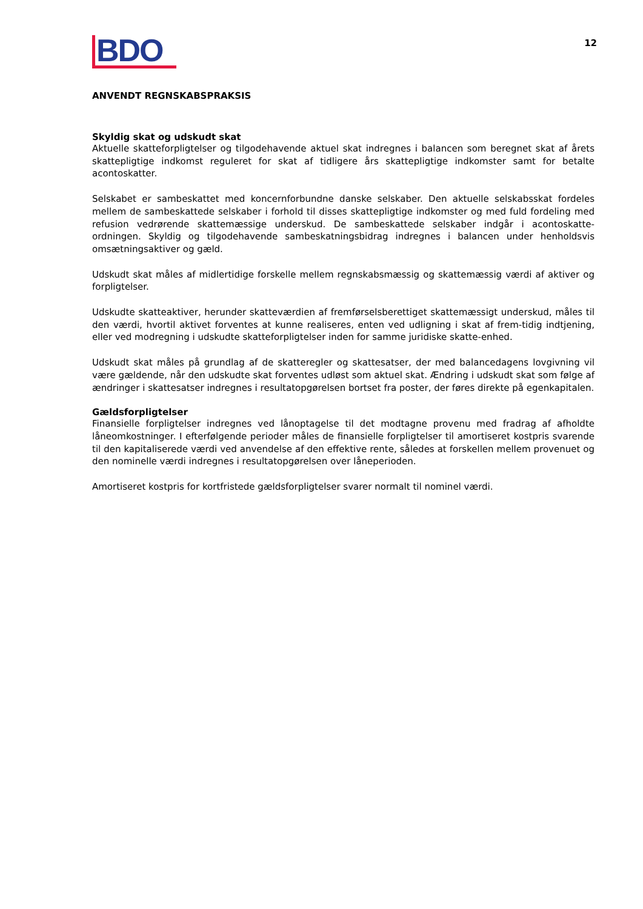12
BDO
ANVENDT REGNSKABSPRAKSIS
Skyldig skat og udskudt skat
Aktuelle skatteforpligtelser og tilgodehavende aktuel skat indregnes i balancen som beregnet skat af årets skattepligtige indkomst reguleret for skat af tidligere års skattepligtige indkomster samt for betalte acontoskatter.
Selskabet er sambeskattet med koncernforbundne danske selskaber. Den aktuelle selskabsskat fordeles mellem de sambeskattede selskaber i forhold til disses skattepligtige indkomster og med fuld fordeling med refusion vedrørende skattemæssige underskud. De sambeskattede selskaber indgår i acontoskatte-ordningen. Skyldig og tilgodehavende sambeskatningsbidrag indregnes i balancen under henholdsvis omsætningsaktiver og gæld.
Udskudt skat måles af midlertidige forskelle mellem regnskabsmæssig og skattemæssig værdi af aktiver og forpligtelser.
Udskudte skatteaktiver, herunder skatteværdien af fremførselsberettiget skattemæssigt underskud, måles til den værdi, hvortil aktivet forventes at kunne realiseres, enten ved udligning i skat af frem-tidig indtjening, eller ved modregning i udskudte skatteforpligtelser inden for samme juridiske skatte-enhed.
Udskudt skat måles på grundlag af de skatteregler og skattesatser, der med balancedagens lovgivning vil være gældende, når den udskudte skat forventes udløst som aktuel skat. Ændring i udskudt skat som følge af ændringer i skattesatser indregnes i resultatopgørelsen bortset fra poster, der føres direkte på egenkapitalen.
Gældsforpligtelser
Finansielle forpligtelser indregnes ved lånoptagelse til det modtagne provenu med fradrag af afholdte låneomkostninger. I efterfølgende perioder måles de finansielle forpligtelser til amortiseret kostpris svarende til den kapitaliserede værdi ved anvendelse af den effektive rente, således at forskellen mellem provenuet og den nominelle værdi indregnes i resultatopgørelsen over låneperioden.
Amortiseret kostpris for kortfristede gældsforpligtelser svarer normalt til nominel værdi.